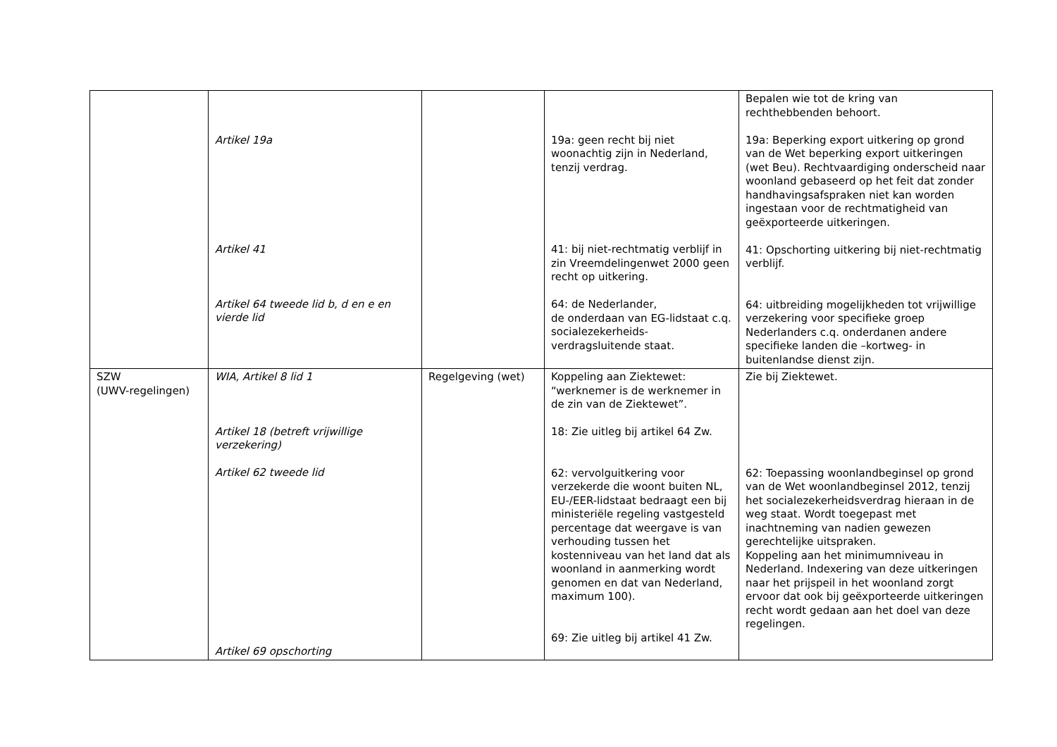| | Artikel 19a Artikel 41 Artikel 64 tweede lid b, d en e en vierde lid | | 19a: geen recht bij niet woonachtig zijn in Nederland, tenzij verdrag. 41: bij niet-rechtmatig verblijf in zin Vreemdelingenwet 2000 geen recht op uitkering. 64: de Nederlander, de onderdaan van EG-lidstaat c.q. socialezekerheids-verdragsluitende staat. | Bepalen wie tot de kring van rechthebbenden behoort. 19a: Beperking export uitkering op grond van de Wet beperking export uitkeringen (wet Beu). Rechtvaardiging onderscheid naar woonland gebaseerd op het feit dat zonder handhavingsafspraken niet kan worden ingestaan voor de rechtmatigheid van geëxporteerde uitkeringen. 41: Opschorting uitkering bij niet-rechtmatig verblijf. 64: uitbreiding mogelijkheden tot vrijwillige verzekering voor specifieke groep Nederlanders c.q. onderdanen andere specifieke landen die –kortweg- in buitenlandse dienst zijn. |
| SZW (UWV-regelingen) | WIA, Artikel 8 lid 1 Artikel 18 (betreft vrijwillige verzekering) Artikel 62 tweede lid Artikel 69 opschorting | Regelgeving (wet) | Koppeling aan Ziektewet: “werknemer is de werknemer in de zin van de Ziektewet”. 18: Zie uitleg bij artikel 64 Zw. 62: vervolguitkering voor verzekerde die woont buiten NL, EU-/EER-lidstaat bedraagt een bij ministeriële regeling vastgesteld percentage dat weergave is van verhouding tussen het kostenniveau van het land dat als woonland in aanmerking wordt genomen en dat van Nederland, maximum 100). 69: Zie uitleg bij artikel 41 Zw. | Zie bij Ziektewet. 62: Toepassing woonlandbeginsel op grond van de Wet woonlandbeginsel 2012, tenzij het socialezekerheidsverdrag hieraan in de weg staat. Wordt toegepast met inachtneming van nadien gewezen gerechtelijke uitspraken. Koppeling aan het minimumniveau in Nederland. Indexering van deze uitkeringen naar het prijspeil in het woonland zorgt ervoor dat ook bij geëxporteerde uitkeringen recht wordt gedaan aan het doel van deze regelingen. |